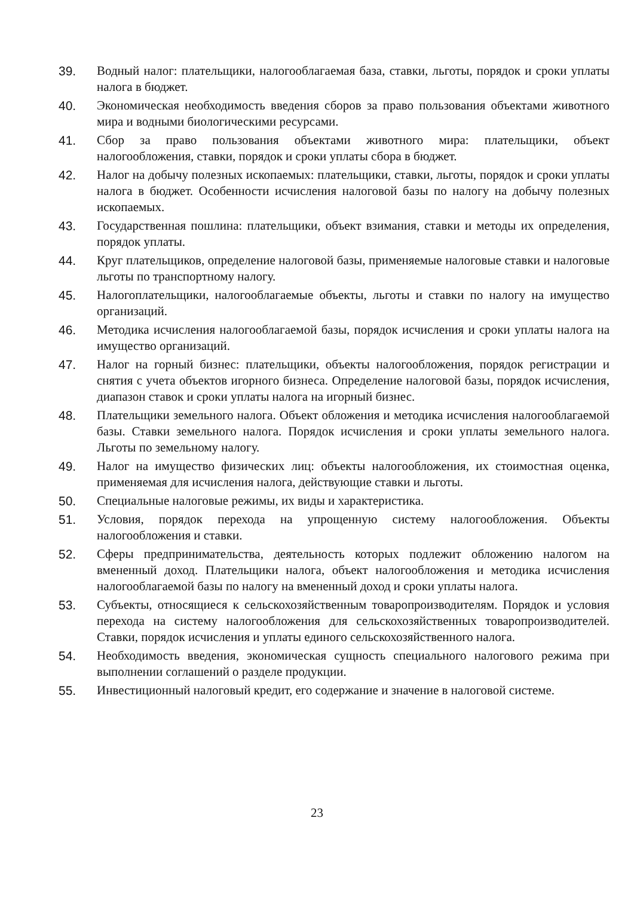39. Водный налог: плательщики, налогооблагаемая база, ставки, льготы, порядок и сроки уплаты налога в бюджет.
40. Экономическая необходимость введения сборов за право пользования объектами животного мира и водными биологическими ресурсами.
41. Сбор за право пользования объектами животного мира: плательщики, объект налогообложения, ставки, порядок и сроки уплаты сбора в бюджет.
42. Налог на добычу полезных ископаемых: плательщики, ставки, льготы, порядок и сроки уплаты налога в бюджет. Особенности исчисления налоговой базы по налогу на добычу полезных ископаемых.
43. Государственная пошлина: плательщики, объект взимания, ставки и методы их определения, порядок уплаты.
44. Круг плательщиков, определение налоговой базы, применяемые налоговые ставки и налоговые льготы по транспортному налогу.
45. Налогоплательщики, налогооблагаемые объекты, льготы и ставки по налогу на имущество организаций.
46. Методика исчисления налогооблагаемой базы, порядок исчисления и сроки уплаты налога на имущество организаций.
47. Налог на горный бизнес: плательщики, объекты налогообложения, порядок регистрации и снятия с учета объектов игорного бизнеса. Определение налоговой базы, порядок исчисления, диапазон ставок и сроки уплаты налога на игорный бизнес.
48. Плательщики земельного налога. Объект обложения и методика исчисления налогооблагаемой базы. Ставки земельного налога. Порядок исчисления и сроки уплаты земельного налога. Льготы по земельному налогу.
49. Налог на имущество физических лиц: объекты налогообложения, их стоимостная оценка, применяемая для исчисления налога, действующие ставки и льготы.
50. Специальные налоговые режимы, их виды и характеристика.
51. Условия, порядок перехода на упрощенную систему налогообложения. Объекты налогообложения и ставки.
52. Сферы предпринимательства, деятельность которых подлежит обложению налогом на вмененный доход. Плательщики налога, объект налогообложения и методика исчисления налогооблагаемой базы по налогу на вмененный доход и сроки уплаты налога.
53. Субъекты, относящиеся к сельскохозяйственным товаропроизводителям. Порядок и условия перехода на систему налогообложения для сельскохозяйственных товаропроизводителей. Ставки, порядок исчисления и уплаты единого сельскохозяйственного налога.
54. Необходимость введения, экономическая сущность специального налогового режима при выполнении соглашений о разделе продукции.
55. Инвестиционный налоговый кредит, его содержание и значение в налоговой системе.
23